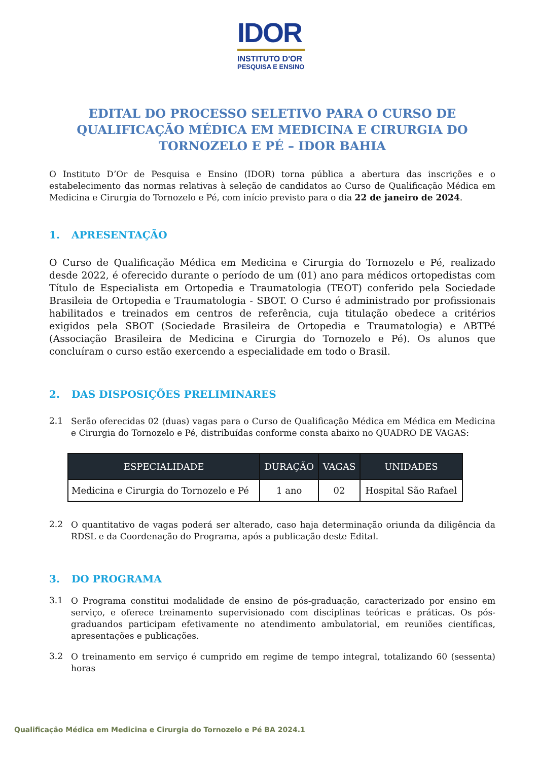IDOR
INSTITUTO D'OR
PESQUISA E ENSINO
EDITAL DO PROCESSO SELETIVO PARA O CURSO DE QUALIFICAÇÃO MÉDICA EM MEDICINA E CIRURGIA DO TORNOZELO E PÉ – IDOR BAHIA
O Instituto D’Or de Pesquisa e Ensino (IDOR) torna pública a abertura das inscrições e o estabelecimento das normas relativas à seleção de candidatos ao Curso de Qualificação Médica em Medicina e Cirurgia do Tornozelo e Pé, com início previsto para o dia 22 de janeiro de 2024.
1. APRESENTAÇÃO
O Curso de Qualificação Médica em Medicina e Cirurgia do Tornozelo e Pé, realizado desde 2022, é oferecido durante o período de um (01) ano para médicos ortopedistas com Título de Especialista em Ortopedia e Traumatologia (TEOT) conferido pela Sociedade Brasileia de Ortopedia e Traumatologia - SBOT. O Curso é administrado por profissionais habilitados e treinados em centros de referência, cuja titulação obedece a critérios exigidos pela SBOT (Sociedade Brasileira de Ortopedia e Traumatologia) e ABTPé (Associação Brasileira de Medicina e Cirurgia do Tornozelo e Pé). Os alunos que concluíram o curso estão exercendo a especialidade em todo o Brasil.
2. DAS DISPOSIÇÕES PRELIMINARES
2.1
Serão oferecidas 02 (duas) vagas para o Curso de Qualificação Médica em Médica em Medicina e Cirurgia do Tornozelo e Pé, distribuídas conforme consta abaixo no QUADRO DE VAGAS:
| ESPECIALIDADE | DURAÇÃO | VAGAS | UNIDADES |
| --- | --- | --- | --- |
| Medicina e Cirurgia do Tornozelo e Pé | 1 ano | 02 | Hospital São Rafael |
2.2
O quantitativo de vagas poderá ser alterado, caso haja determinação oriunda da diligência da RDSL e da Coordenação do Programa, após a publicação deste Edital.
3. DO PROGRAMA
3.1
O Programa constitui modalidade de ensino de pós-graduação, caracterizado por ensino em serviço, e oferece treinamento supervisionado com disciplinas teóricas e práticas. Os pós-graduandos participam efetivamente no atendimento ambulatorial, em reuniões científicas, apresentações e publicações.
3.2
O treinamento em serviço é cumprido em regime de tempo integral, totalizando 60 (sessenta) horas
Qualificação Médica em Medicina e Cirurgia do Tornozelo e Pé BA 2024.1